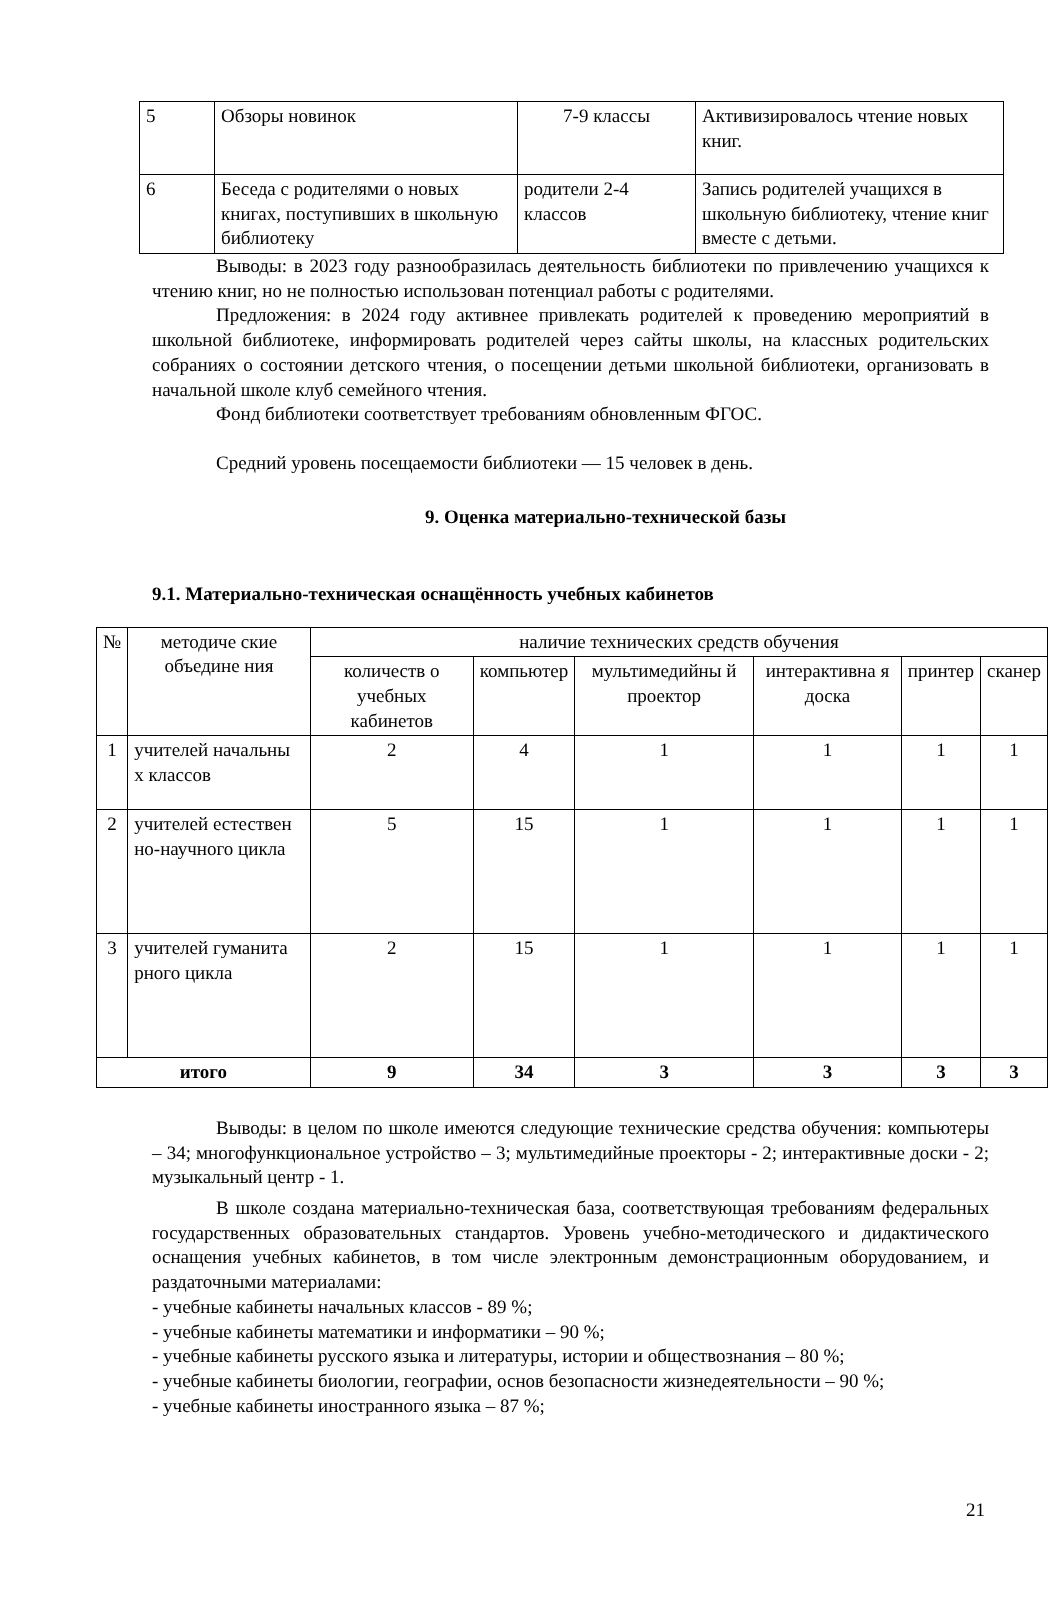| 5 | Обзоры новинок | 7-9 классы | Активизировалось чтение новых книг. |
| 6 | Беседа с родителями о новых книгах, поступивших в школьную библиотеку | родители 2-4 классов | Запись родителей учащихся в школьную библиотеку, чтение книг вместе с детьми. |
Выводы: в 2023 году разнообразилась деятельность библиотеки по привлечению учащихся к чтению книг, но не полностью использован потенциал работы с родителями.
Предложения: в 2024 году активнее привлекать родителей к проведению мероприятий в школьной библиотеке, информировать родителей через сайты школы, на классных родительских собраниях о состоянии детского чтения, о посещении детьми школьной библиотеки, организовать в начальной школе клуб семейного чтения.
Фонд библиотеки соответствует требованиям обновленным ФГОС.
Средний уровень посещаемости библиотеки — 15 человек в день.
9. Оценка материально-технической базы
9.1. Материально-техническая оснащённость учебных кабинетов
| № | методиче ские объедине ния | наличие технических средств обучения | | | | | |
| --- | --- | --- | --- | --- | --- | --- | --- |
| | | количеств о учебных кабинетов | компьютер | мультимедийны й проектор | интерактивна я доска | принтер | сканер |
| 1 | учителей начальны х классов | 2 | 4 | 1 | 1 | 1 | 1 |
| 2 | учителей естествен но-научного цикла | 5 | 15 | 1 | 1 | 1 | 1 |
| 3 | учителей гуманита рного цикла | 2 | 15 | 1 | 1 | 1 | 1 |
| итого | | 9 | 34 | 3 | 3 | 3 | 3 |
Выводы: в целом по школе имеются следующие технические средства обучения: компьютеры – 34; многофункциональное устройство – 3; мультимедийные проекторы - 2; интерактивные доски - 2; музыкальный центр - 1.
В школе создана материально-техническая база, соответствующая требованиям федеральных государственных образовательных стандартов. Уровень учебно-методического и дидактического оснащения учебных кабинетов, в том числе электронным демонстрационным оборудованием, и раздаточными материалами:
- учебные кабинеты начальных классов - 89 %;
- учебные кабинеты математики и информатики – 90 %;
- учебные кабинеты русского языка и литературы, истории и обществознания – 80 %;
- учебные кабинеты биологии, географии, основ безопасности жизнедеятельности – 90 %;
- учебные кабинеты иностранного языка – 87 %;
21